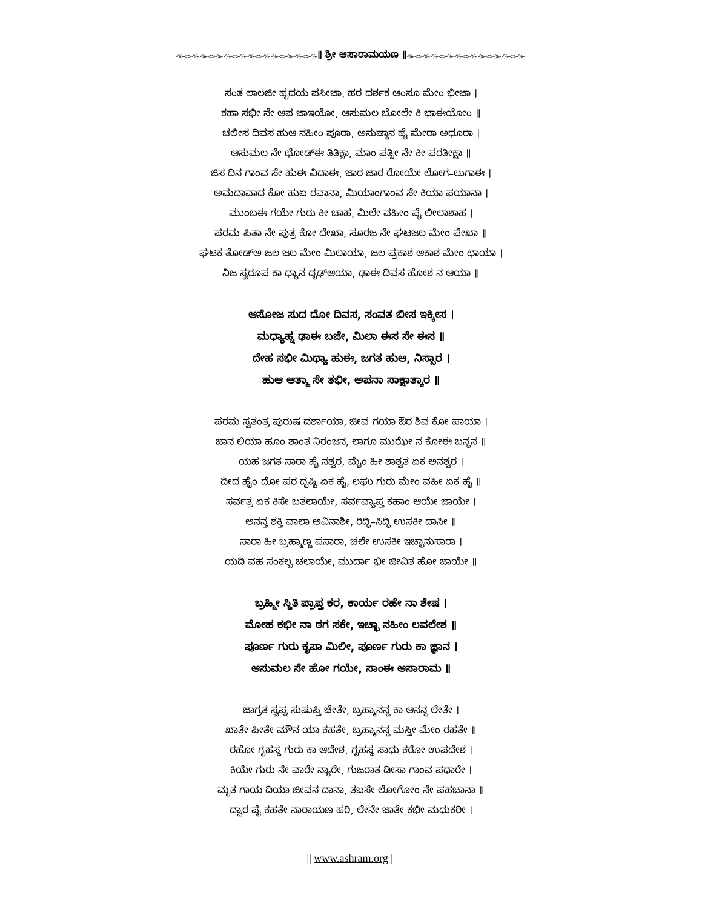-%-<>-%- -%-<>-%- -%-<>-%- -%-<>-%- -%-<>-%- -%-<>-%-॥ ಶ್ರೀ ಆಸಾರಾಮಯಣ ॥-%-<>-%- -%-<>-%- -%-<>-%- -%-<>-%- -%-<>-%-
ಸಂತ ಲಾಲಜೀ ಹೃದಯ ಪಸೀಜಾ, ಹರ ದರ್ಶಕ ಆಂಸೂ ಮೇಂ ಭೀಜಾ ।
ಕಹಾ ಸಭೀ ನೇ ಆಪ ಜಾಇಯೋ, ಆಸುಮಲ ಬೋಲೇ ಕಿ ಭಾಈಯೋಂ ॥
ಚಲೀಸ ದಿವಸ ಹುಆ ನಹೀಂ ಪೂರಾ, ಅನುಷ್ಠಾನ ಹೈ ಮೇರಾ ಅಧೂರಾ ।
ಆಸುಮಲ ನೇ ಛೋಡ್ಈ ತಿತಿಕ್ಷಾ, ಮಾಂ ಪತ್ನೀ ನೇ ಕೀ ಪರತೀಕ್ಷಾ ॥
ಜಿಸ ದಿನ ಗಾಂವ ಸೇ ಹುಈ ವಿದಾಈ, ಜಾರ ಜಾರ ರೋಯೇ ಲೋಗ–ಲುಗಾಈ ।
ಅಮದಾವಾದ ಕೋ ಹುಏ ರವಾನಾ, ಮಿಯಾಂಗಾಂವ ಸೇ ಕಿಯಾ ಪಯಾನಾ ।
ಮುಂಬಈ ಗಯೇ ಗುರು ಕೀ ಚಾಹ, ಮಿಲೇ ವಹೀಂ ಪೈ ಲೀಲಾಶಾಹ ।
ಪರಮ ಪಿತಾ ನೇ ಪುತ್ರ ಕೋ ದೇಖಾ, ಸೂರಜ ನೇ ಘಟಜಲ ಮೇಂ ಪೇಖಾ ॥
ಘಟಕ ತೋಡ್ಅ ಜಲ ಜಲ ಮೇಂ ಮಿಲಾಯಾ, ಜಲ ಪ್ರಕಾಶ ಆಕಾಶ ಮೇಂ ಛಾಯಾ ।
ನಿಜ ಸ್ವರೂಪ ಕಾ ಧ್ಯಾನ ದೃಢ್ಆಯಾ, ಢಾಈ ದಿವಸ ಹೋಶ ನ ಆಯಾ ॥
ಆಸೋಜ ಸುದ ದೋ ದಿವಸ, ಸಂವತ ಬೀಸ ಇಕ್ಕೀಸ ।
ಮಧ್ಯಾಹ್ನ ಢಾಈ ಬಜೇ, ಮಿಲಾ ಈಸ ಸೇ ಈಸ ॥
ದೇಹ ಸಭೀ ಮಿಥ್ಯಾ ಹುಈ, ಜಗತ ಹುಆ, ನಿಸ್ಸಾರ ।
ಹುಆ ಆತ್ಮಾ ಸೇ ತಭೀ, ಅಪನಾ ಸಾಕ್ಷಾತ್ಕಾರ ॥
ಪರಮ ಸ್ವತಂತ್ರ ಪುರುಷ ದರ್ಶಾಯಾ, ಜೀವ ಗಯಾ ಔರ ಶಿವ ಕೋ ಪಾಯಾ ।
ಜಾನ ಲಿಯಾ ಹೂಂ ಶಾಂತ ನಿರಂಜನ, ಲಾಗೂ ಮುಝೇ ನ ಕೋಈ ಬನ್ಧನ ॥
ಯಹ ಜಗತ ಸಾರಾ ಹೈ ನಶ್ವರ, ಮೈಂ ಹೀ ಶಾಶ್ವತ ಏಕ ಅನಶ್ವರ ।
ದೀದ ಹೈಂ ದೋ ಪರ ದೃಷ್ಟಿ ಏಕ ಹೈ, ಲಘು ಗುರು ಮೇಂ ವಹೀ ಏಕ ಹೈ ॥
ಸರ್ವತ್ರ ಏಕ ಕಿಸೇ ಬತಲಾಯೇ, ಸರ್ವವ್ಯಾಪ್ತ ಕಹಾಂ ಆಯೇ ಜಾಯೇ ।
ಅನನ್ತ ಶಕ್ತಿ ವಾಲಾ ಅವಿನಾಶೀ, ರಿದ್ಧಿ–ಸಿದ್ಧಿ ಉಸಕೀ ದಾಸೀ ॥
ಸಾರಾ ಹೀ ಬ್ರಹ್ಮಾಣ್ಡ ಪಸಾರಾ, ಚಲೇ ಉಸಕೀ ಇಚ್ಛಾನುಸಾರಾ ।
ಯದಿ ವಹ ಸಂಕಲ್ಪ ಚಲಾಯೇ, ಮುರ್ದಾ ಭೀ ಜೀವಿತ ಹೋ ಜಾಯೇ ॥
ಬ್ರಹ್ಮೀ ಸ್ಥಿತಿ ಪ್ರಾಪ್ತ ಕರ, ಕಾರ್ಯ ರಹೇ ನಾ ಶೇಷ ।
ಮೋಹ ಕಭೀ ನಾ ಠಗ ಸಕೇ, ಇಚ್ಛಾ ನಹೀಂ ಲವಲೇಶ ॥
ಪೂರ್ಣ ಗುರು ಕೃಪಾ ಮಿಲೀ, ಪೂರ್ಣ ಗುರು ಕಾ ಜ್ಞಾನ ।
ಆಸುಮಲ ಸೇ ಹೋ ಗಯೇ, ಸಾಂಈ ಆಸಾರಾಮ ॥
ಜಾಗ್ರತ ಸ್ವಪ್ನ ಸುಷುಪ್ತಿ ಚೇತೇ, ಬ್ರಹ್ಮಾನನ್ದ ಕಾ ಆನನ್ದ ಲೇತೇ ।
ಖಾತೇ ಪೀತೇ ಮೌನ ಯಾ ಕಹತೇ, ಬ್ರಹ್ಮಾನನ್ದ ಮಸ್ತೀ ಮೇಂ ರಹತೇ ॥
ರಹೋ ಗೃಹಸ್ಥ ಗುರು ಕಾ ಆದೇಶ, ಗೃಹಸ್ಥ ಸಾಧು ಕರೋ ಉಪದೇಶ ।
ಕಿಯೇ ಗುರು ನೇ ವಾರೇ ನ್ಯಾರೇ, ಗುಜರಾತ ಡೀಸಾ ಗಾಂವ ಪಧಾರೇ ।
ಮೃತ ಗಾಯ ದಿಯಾ ಜೀವನ ದಾನಾ, ತಬಸೇ ಲೋಗೋಂ ನೇ ಪಹಚಾನಾ ॥
ದ್ವಾರ ಪೈ ಕಹತೇ ನಾರಾಯಣ ಹರಿ, ಲೇನೇ ಜಾತೇ ಕಭೀ ಮಧುಕರೀ ।
|| www.ashram.org ||